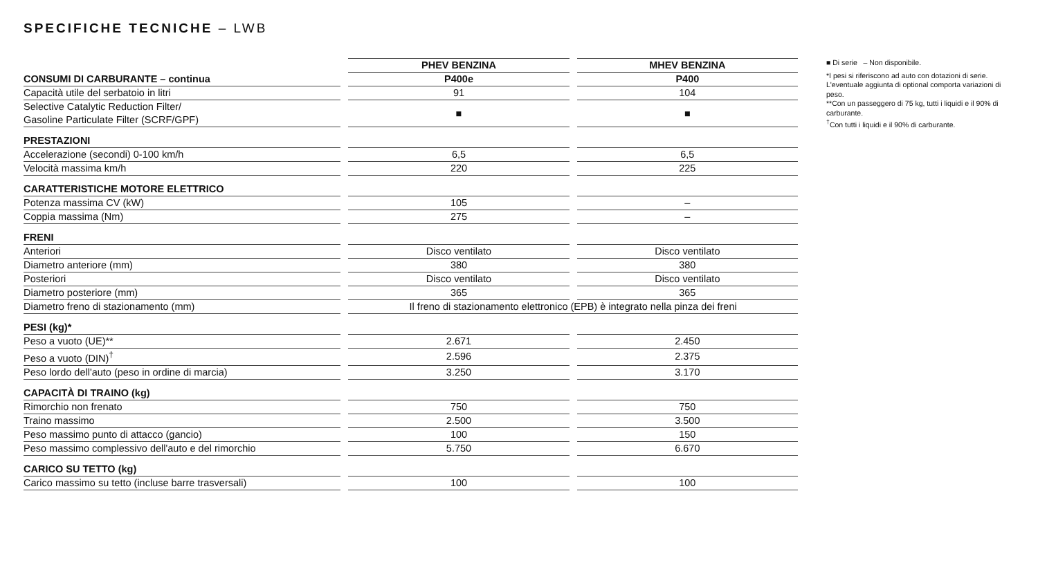SPECIFICHE TECNICHE – LWB
| | PHEV BENZINA | MHEV BENZINA |
| --- | --- | --- |
| CONSUMI DI CARBURANTE – continua | P400e | P400 |
| Capacità utile del serbatoio in litri | 91 | 104 |
| Selective Catalytic Reduction Filter/ Gasoline Particulate Filter (SCRF/GPF) | ■ | ■ |
| PRESTAZIONI | | |
| Accelerazione (secondi) 0-100 km/h | 6,5 | 6,5 |
| Velocità massima km/h | 220 | 225 |
| CARATTERISTICHE MOTORE ELETTRICO | | |
| Potenza massima CV (kW) | 105 | – |
| Coppia massima (Nm) | 275 | – |
| FRENI | | |
| Anteriori | Disco ventilato | Disco ventilato |
| Diametro anteriore (mm) | 380 | 380 |
| Posteriori | Disco ventilato | Disco ventilato |
| Diametro posteriore (mm) | 365 | 365 |
| Diametro freno di stazionamento (mm) | Il freno di stazionamento elettronico (EPB) è integrato nella pinza dei freni | |
| PESI (kg)* | | |
| Peso a vuoto (UE)** | 2.671 | 2.450 |
| Peso a vuoto (DIN)<sup>†</sup> | 2.596 | 2.375 |
| Peso lordo dell'auto (peso in ordine di marcia) | 3.250 | 3.170 |
| CAPACITÀ DI TRAINO (kg) | | |
| Rimorchio non frenato | 750 | 750 |
| Traino massimo | 2.500 | 3.500 |
| Peso massimo punto di attacco (gancio) | 100 | 150 |
| Peso massimo complessivo dell'auto e del rimorchio | 5.750 | 6.670 |
| CARICO SU TETTO (kg) | | |
| Carico massimo su tetto (incluse barre trasversali) | 100 | 100 |
■ Di serie – Non disponibile.
*I pesi si riferiscono ad auto con dotazioni di serie. L'eventuale aggiunta di optional comporta variazioni di peso.
**Con un passeggero di 75 kg, tutti i liquidi e il 90% di carburante.
<sup>†</sup> Con tutti i liquidi e il 90% di carburante.